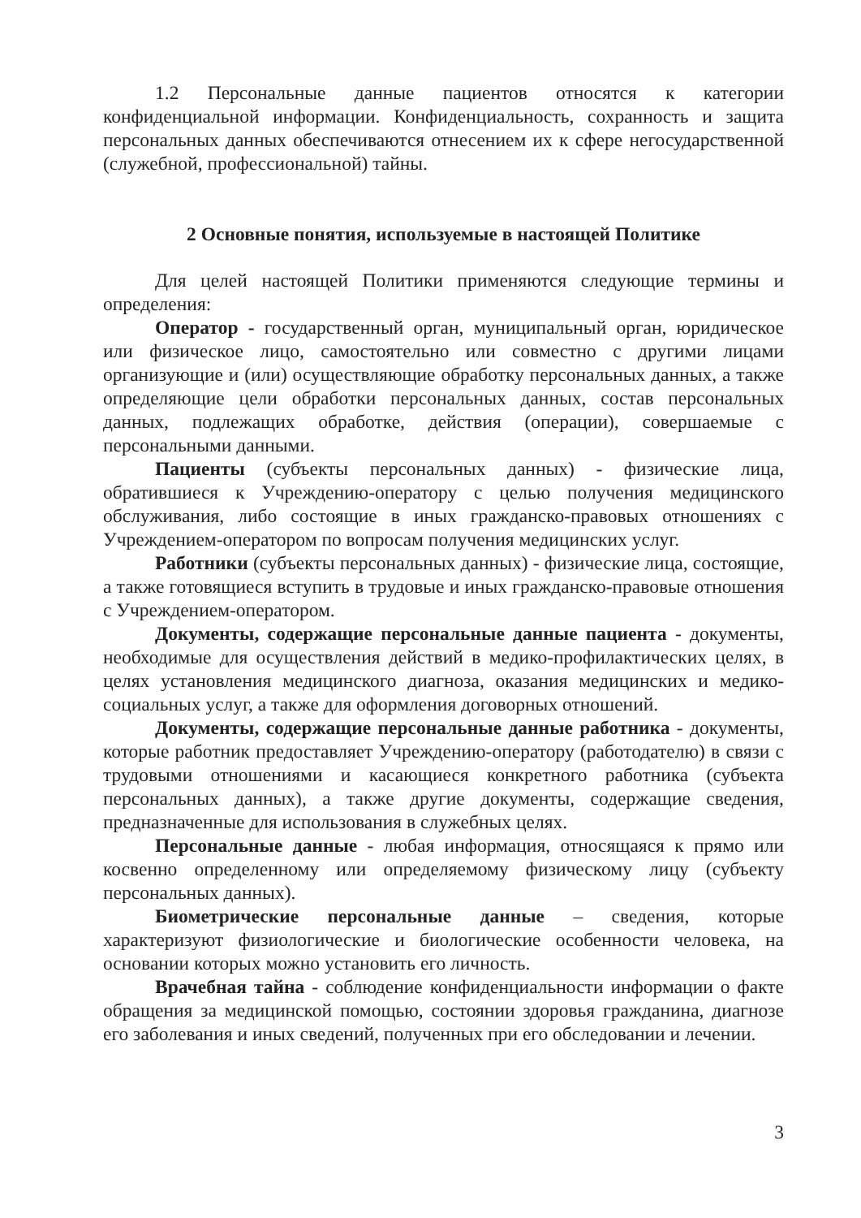1.2 Персональные данные пациентов относятся к категории конфиденциальной информации. Конфиденциальность, сохранность и защита персональных данных обеспечиваются отнесением их к сфере негосударственной (служебной, профессиональной) тайны.
2 Основные понятия, используемые в настоящей Политике
Для целей настоящей Политики применяются следующие термины и определения:
Оператор - государственный орган, муниципальный орган, юридическое или физическое лицо, самостоятельно или совместно с другими лицами организующие и (или) осуществляющие обработку персональных данных, а также определяющие цели обработки персональных данных, состав персональных данных, подлежащих обработке, действия (операции), совершаемые с персональными данными.
Пациенты (субъекты персональных данных) - физические лица, обратившиеся к Учреждению-оператору с целью получения медицинского обслуживания, либо состоящие в иных гражданско-правовых отношениях с Учреждением-оператором по вопросам получения медицинских услуг.
Работники (субъекты персональных данных) - физические лица, состоящие, а также готовящиеся вступить в трудовые и иных гражданско-правовые отношения с Учреждением-оператором.
Документы, содержащие персональные данные пациента - документы, необходимые для осуществления действий в медико-профилактических целях, в целях установления медицинского диагноза, оказания медицинских и медико-социальных услуг, а также для оформления договорных отношений.
Документы, содержащие персональные данные работника - документы, которые работник предоставляет Учреждению-оператору (работодателю) в связи с трудовыми отношениями и касающиеся конкретного работника (субъекта персональных данных), а также другие документы, содержащие сведения, предназначенные для использования в служебных целях.
Персональные данные - любая информация, относящаяся к прямо или косвенно определенному или определяемому физическому лицу (субъекту персональных данных).
Биометрические персональные данные – сведения, которые характеризуют физиологические и биологические особенности человека, на основании которых можно установить его личность.
Врачебная тайна - соблюдение конфиденциальности информации о факте обращения за медицинской помощью, состоянии здоровья гражданина, диагнозе его заболевания и иных сведений, полученных при его обследовании и лечении.
3